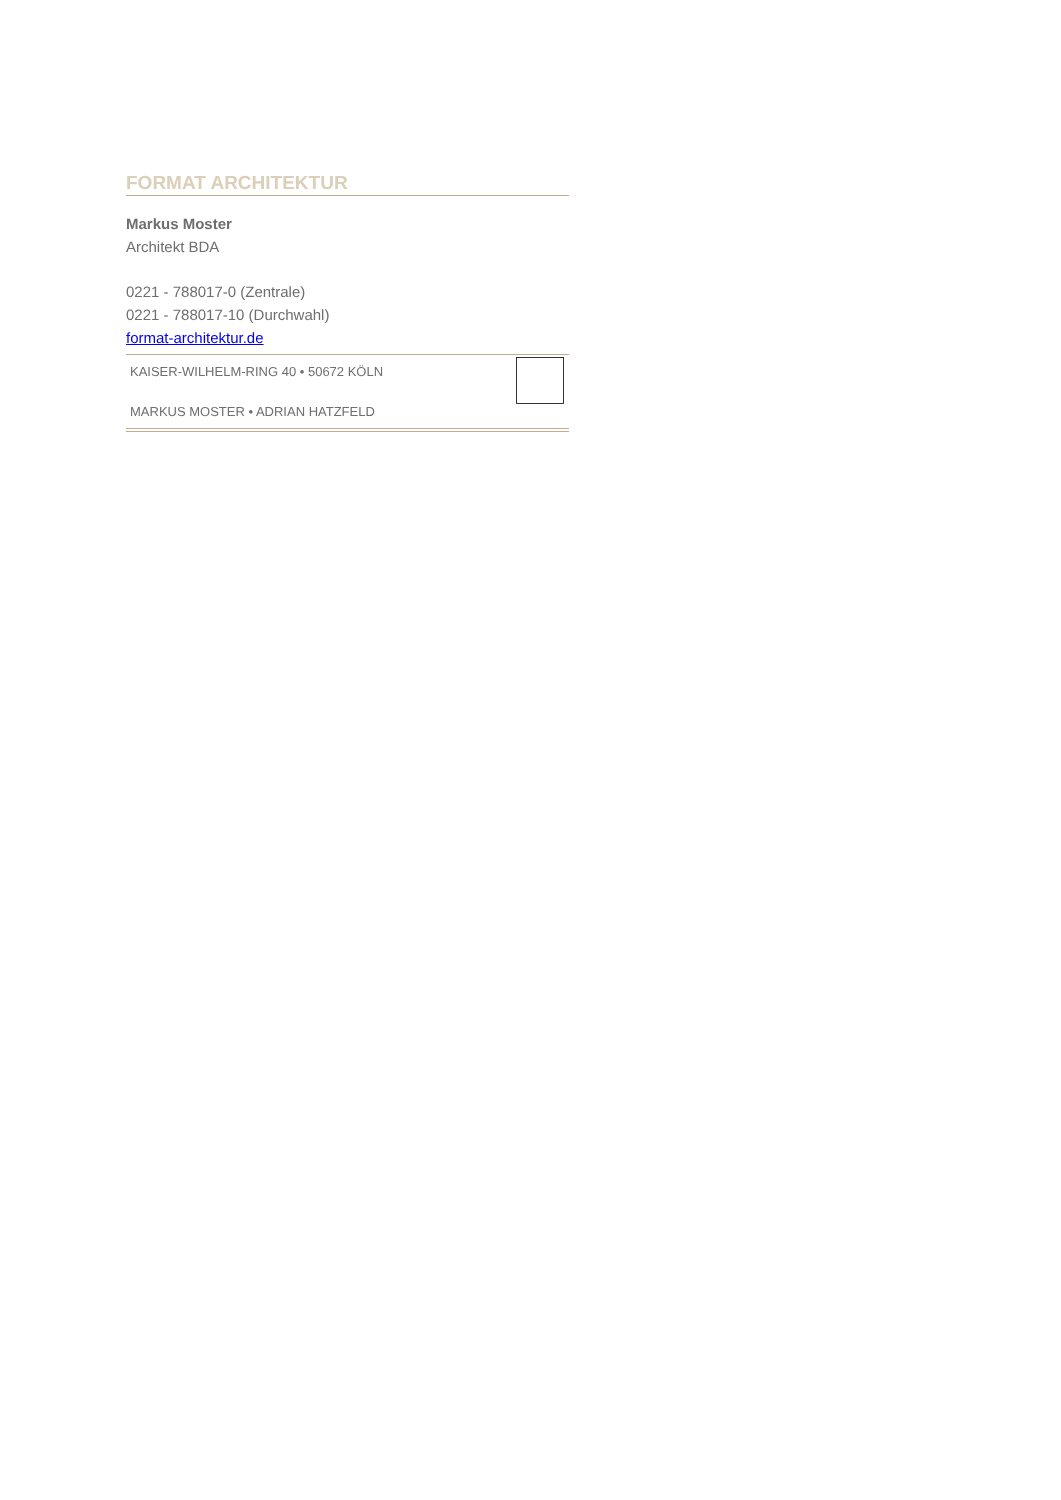FORMAT ARCHITEKTUR
Markus Moster
Architekt BDA
0221 - 788017-0 (Zentrale)
0221 - 788017-10 (Durchwahl)
format-architektur.de
KAISER-WILHELM-RING 40 • 50672 KÖLN
MARKUS MOSTER • ADRIAN HATZFELD